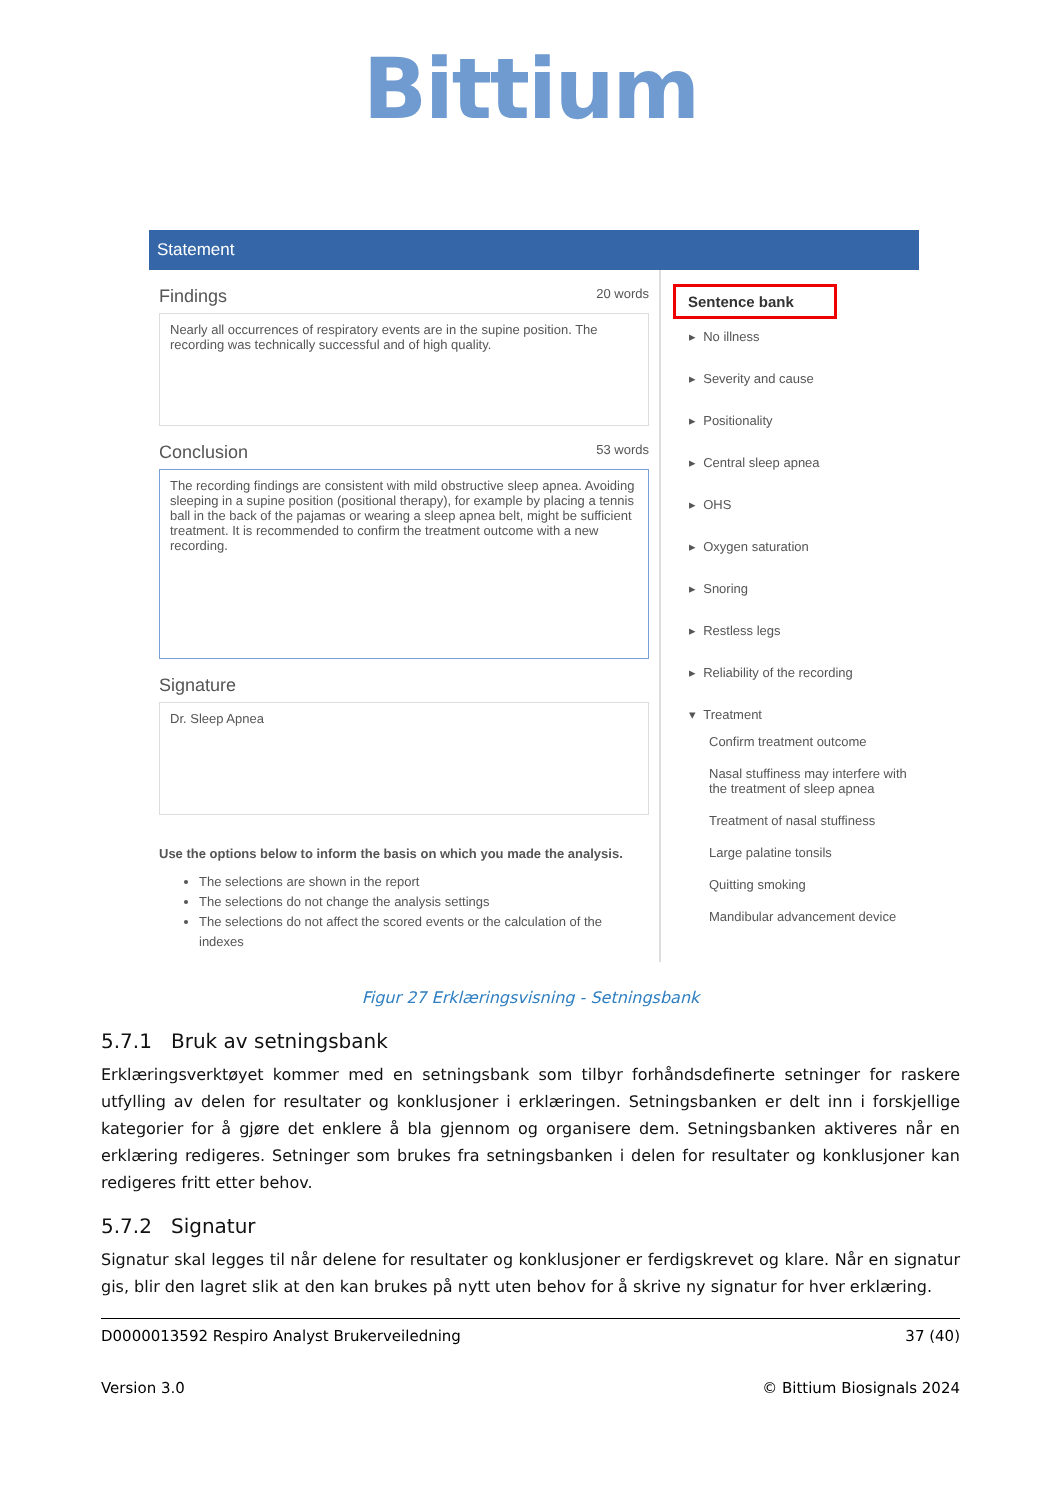Bittium
Statement
Findings 20 words
Nearly all occurrences of respiratory events are in the supine position. The recording was technically successful and of high quality.
Conclusion 53 words
The recording findings are consistent with mild obstructive sleep apnea. Avoiding sleeping in a supine position (positional therapy), for example by placing a tennis ball in the back of the pajamas or wearing a sleep apnea belt, might be sufficient treatment. It is recommended to confirm the treatment outcome with a new recording.
Signature
Dr. Sleep Apnea
Use the options below to inform the basis on which you made the analysis.
The selections are shown in the report
The selections do not change the analysis settings
The selections do not affect the scored events or the calculation of the indexes
Sentence bank
▸ No illness
▸ Severity and cause
▸ Positionality
▸ Central sleep apnea
▸ OHS
▸ Oxygen saturation
▸ Snoring
▸ Restless legs
▸ Reliability of the recording
▾ Treatment
Confirm treatment outcome
Nasal stuffiness may interfere with the treatment of sleep apnea
Treatment of nasal stuffiness
Large palatine tonsils
Quitting smoking
Mandibular advancement device
Figur 27 Erklæringsvisning - Setningsbank
5.7.1 Bruk av setningsbank
Erklæringsverktøyet kommer med en setningsbank som tilbyr forhåndsdefinerte setninger for raskere utfylling av delen for resultater og konklusjoner i erklæringen. Setningsbanken er delt inn i forskjellige kategorier for å gjøre det enklere å bla gjennom og organisere dem. Setningsbanken aktiveres når en erklæring redigeres. Setninger som brukes fra setningsbanken i delen for resultater og konklusjoner kan redigeres fritt etter behov.
5.7.2 Signatur
Signatur skal legges til når delene for resultater og konklusjoner er ferdigskrevet og klare. Når en signatur gis, blir den lagret slik at den kan brukes på nytt uten behov for å skrive ny signatur for hver erklæring.
D0000013592 Respiro Analyst Brukerveiledning 37 (40)
Version 3.0 © Bittium Biosignals 2024